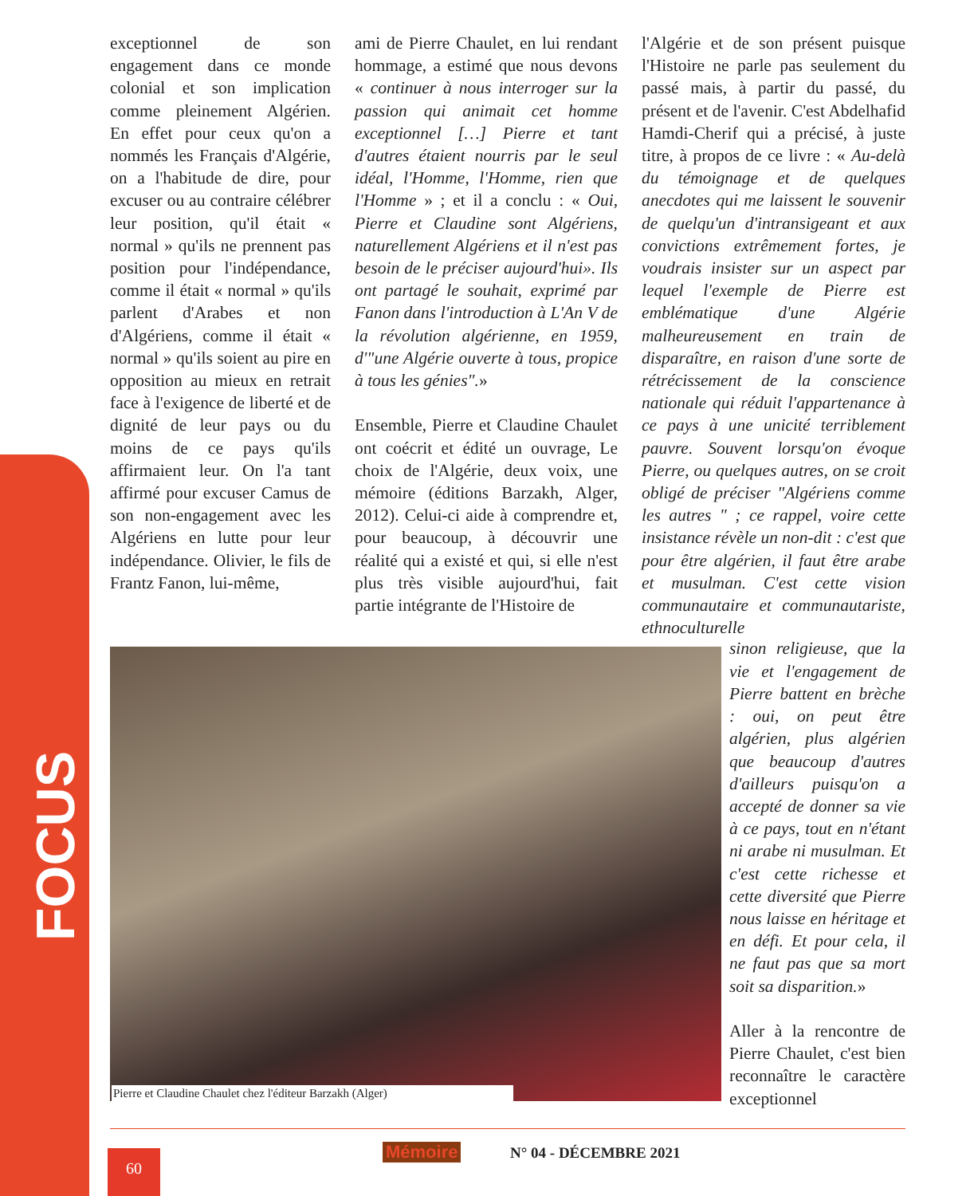FOCUS
exceptionnel de son engagement dans ce monde colonial et son implication comme pleinement Algérien. En effet pour ceux qu'on a nommés les Français d'Algérie, on a l'habitude de dire, pour excuser ou au contraire célébrer leur position, qu'il était « normal » qu'ils ne prennent pas position pour l'indépendance, comme il était « normal » qu'ils parlent d'Arabes et non d'Algériens, comme il était « normal » qu'ils soient au pire en opposition au mieux en retrait face à l'exigence de liberté et de dignité de leur pays ou du moins de ce pays qu'ils affirmaient leur. On l'a tant affirmé pour excuser Camus de son non-engagement avec les Algériens en lutte pour leur indépendance. Olivier, le fils de Frantz Fanon, lui-même,
ami de Pierre Chaulet, en lui rendant hommage, a estimé que nous devons « continuer à nous interroger sur la passion qui animait cet homme exceptionnel […] Pierre et tant d'autres étaient nourris par le seul idéal, l'Homme, l'Homme, rien que l'Homme » ; et il a conclu : « Oui, Pierre et Claudine sont Algériens, naturellement Algériens et il n'est pas besoin de le préciser aujourd'hui». Ils ont partagé le souhait, exprimé par Fanon dans l'introduction à L'An V de la révolution algérienne, en 1959, d'"une Algérie ouverte à tous, propice à tous les génies".»
Ensemble, Pierre et Claudine Chaulet ont coécrit et édité un ouvrage, Le choix de l'Algérie, deux voix, une mémoire (éditions Barzakh, Alger, 2012). Celui-ci aide à comprendre et, pour beaucoup, à découvrir une réalité qui a existé et qui, si elle n'est plus très visible aujourd'hui, fait partie intégrante de l'Histoire de
l'Algérie et de son présent puisque l'Histoire ne parle pas seulement du passé mais, à partir du passé, du présent et de l'avenir. C'est Abdelhafid Hamdi-Cherif qui a précisé, à juste titre, à propos de ce livre : « Au-delà du témoignage et de quelques anecdotes qui me laissent le souvenir de quelqu'un d'intransigeant et aux convictions extrêmement fortes, je voudrais insister sur un aspect par lequel l'exemple de Pierre est emblématique d'une Algérie malheureusement en train de disparaître, en raison d'une sorte de rétrécissement de la conscience nationale qui réduit l'appartenance à ce pays à une unicité terriblement pauvre. Souvent lorsqu'on évoque Pierre, ou quelques autres, on se croit obligé de préciser "Algériens comme les autres " ; ce rappel, voire cette insistance révèle un non-dit : c'est que pour être algérien, il faut être arabe et musulman. C'est cette vision communautaire et communautariste, ethnoculturelle
Pierre et Claudine Chaulet chez l'éditeur Barzakh (Alger)
sinon religieuse, que la vie et l'engagement de Pierre battent en brèche : oui, on peut être algérien, plus algérien que beaucoup d'autres d'ailleurs puisqu'on a accepté de donner sa vie à ce pays, tout en n'étant ni arabe ni musulman. Et c'est cette richesse et cette diversité que Pierre nous laisse en héritage et en défi. Et pour cela, il ne faut pas que sa mort soit sa disparition.»
Aller à la rencontre de Pierre Chaulet, c'est bien reconnaître le caractère exceptionnel
60 Mémoire N° 04 - DÉCEMBRE 2021